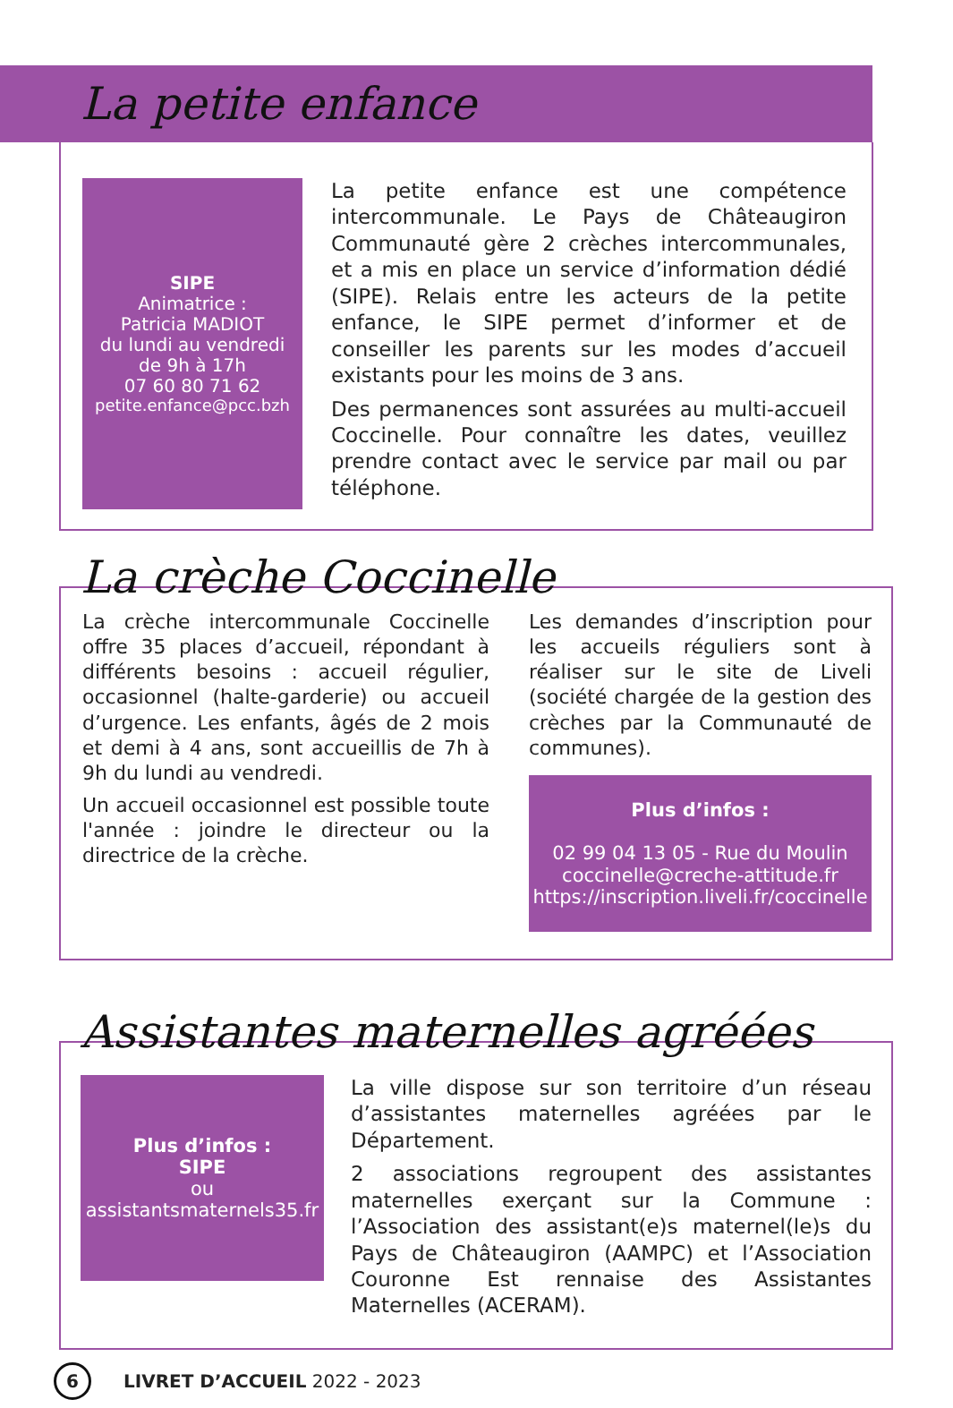La petite enfance
SIPE
Animatrice :
Patricia MADIOT
du lundi au vendredi
de 9h à 17h
07 60 80 71 62
petite.enfance@pcc.bzh
La petite enfance est une compétence intercommunale. Le Pays de Châteaugiron Communauté gère 2 crèches intercommunales, et a mis en place un service d’information dédié (SIPE). Relais entre les acteurs de la petite enfance, le SIPE permet d’informer et de conseiller les parents sur les modes d’accueil existants pour les moins de 3 ans.
Des permanences sont assurées au multi-accueil Coccinelle. Pour connaître les dates, veuillez prendre contact avec le service par mail ou par téléphone.
La crèche Coccinelle
La crèche intercommunale Coccinelle offre 35 places d’accueil, répondant à différents besoins : accueil régulier, occasionnel (halte-garderie) ou accueil d’urgence. Les enfants, âgés de 2 mois et demi à 4 ans, sont accueillis de 7h à 9h du lundi au vendredi.
Un accueil occasionnel est possible toute l'année : joindre le directeur ou la directrice de la crèche.
Les demandes d’inscription pour les accueils réguliers sont à réaliser sur le site de Liveli (société chargée de la gestion des crèches par la Communauté de communes).
Plus d’infos :
02 99 04 13 05 - Rue du Moulin
coccinelle@creche-attitude.fr
https://inscription.liveli.fr/coccinelle
Assistantes maternelles agréées
Plus d’infos :
SIPE
ou
assistantsmaternels35.fr
La ville dispose sur son territoire d’un réseau d’assistantes maternelles agréées par le Département.
2 associations regroupent des assistantes maternelles exerçant sur la Commune : l’Association des assistant(e)s maternel(le)s du Pays de Châteaugiron (AAMPC) et l’Association Couronne Est rennaise des Assistantes Maternelles (ACERAM).
6 LIVRET D’ACCUEIL 2022 - 2023